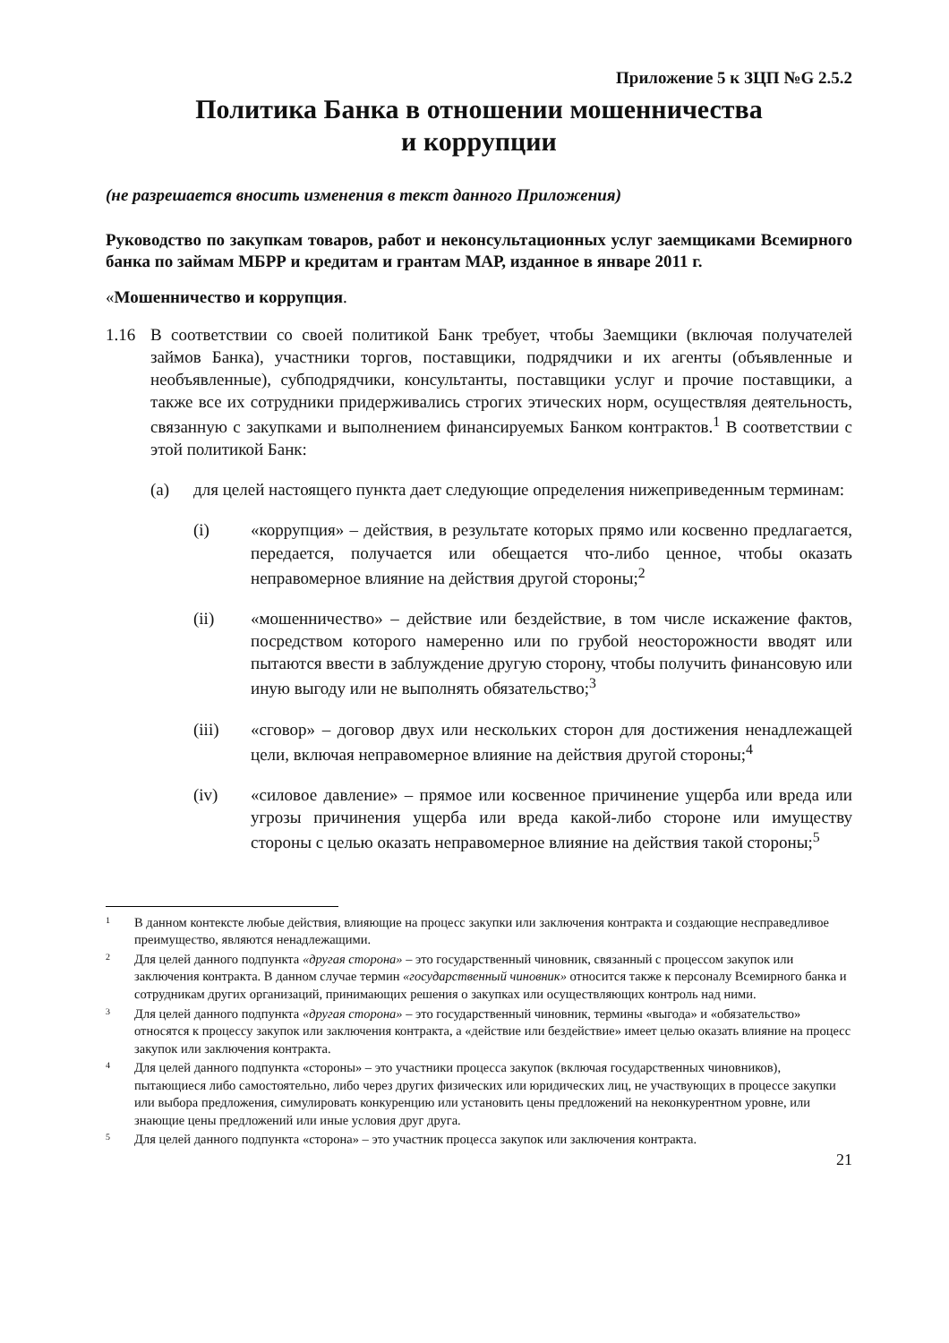Приложение 5 к ЗЦП №G 2.5.2
Политика Банка в отношении мошенничества
и коррупции
(не разрешается вносить изменения в текст данного Приложения)
Руководство по закупкам товаров, работ и неконсультационных услуг заемщиками Всемирного банка по займам МБРР и кредитам и грантам МАР, изданное в январе 2011 г.
«Мошенничество и коррупция.
1.16 В соответствии со своей политикой Банк требует, чтобы Заемщики (включая получателей займов Банка), участники торгов, поставщики, подрядчики и их агенты (объявленные и необъявленные), субподрядчики, консультанты, поставщики услуг и прочие поставщики, а также все их сотрудники придерживались строгих этических норм, осуществляя деятельность, связанную с закупками и выполнением финансируемых Банком контрактов.<sup>1</sup> В соответствии с этой политикой Банк:
(a) для целей настоящего пункта дает следующие определения нижеприведенным терминам:
(i) «коррупция» – действия, в результате которых прямо или косвенно предлагается, передается, получается или обещается что-либо ценное, чтобы оказать неправомерное влияние на действия другой стороны;<sup>2</sup>
(ii) «мошенничество» – действие или бездействие, в том числе искажение фактов, посредством которого намеренно или по грубой неосторожности вводят или пытаются ввести в заблуждение другую сторону, чтобы получить финансовую или иную выгоду или не выполнять обязательство;<sup>3</sup>
(iii) «сговор» – договор двух или нескольких сторон для достижения ненадлежащей цели, включая неправомерное влияние на действия другой стороны;<sup>4</sup>
(iv) «силовое давление» – прямое или косвенное причинение ущерба или вреда или угрозы причинения ущерба или вреда какой-либо стороне или имуществу стороны с целью оказать неправомерное влияние на действия такой стороны;<sup>5</sup>
1 В данном контексте любые действия, влияющие на процесс закупки или заключения контракта и создающие несправедливое преимущество, являются ненадлежащими.
2 Для целей данного подпункта «другая сторона» – это государственный чиновник, связанный с процессом закупок или заключения контракта. В данном случае термин «государственный чиновник» относится также к персоналу Всемирного банка и сотрудникам других организаций, принимающих решения о закупках или осуществляющих контроль над ними.
3 Для целей данного подпункта «другая сторона» – это государственный чиновник, термины «выгода» и «обязательство» относятся к процессу закупок или заключения контракта, а «действие или бездействие» имеет целью оказать влияние на процесс закупок или заключения контракта.
4 Для целей данного подпункта «стороны» – это участники процесса закупок (включая государственных чиновников), пытающиеся либо самостоятельно, либо через других физических или юридических лиц, не участвующих в процессе закупки или выбора предложения, симулировать конкуренцию или установить цены предложений на неконкурентном уровне, или знающие цены предложений или иные условия друг друга.
5 Для целей данного подпункта «сторона» – это участник процесса закупок или заключения контракта.
21